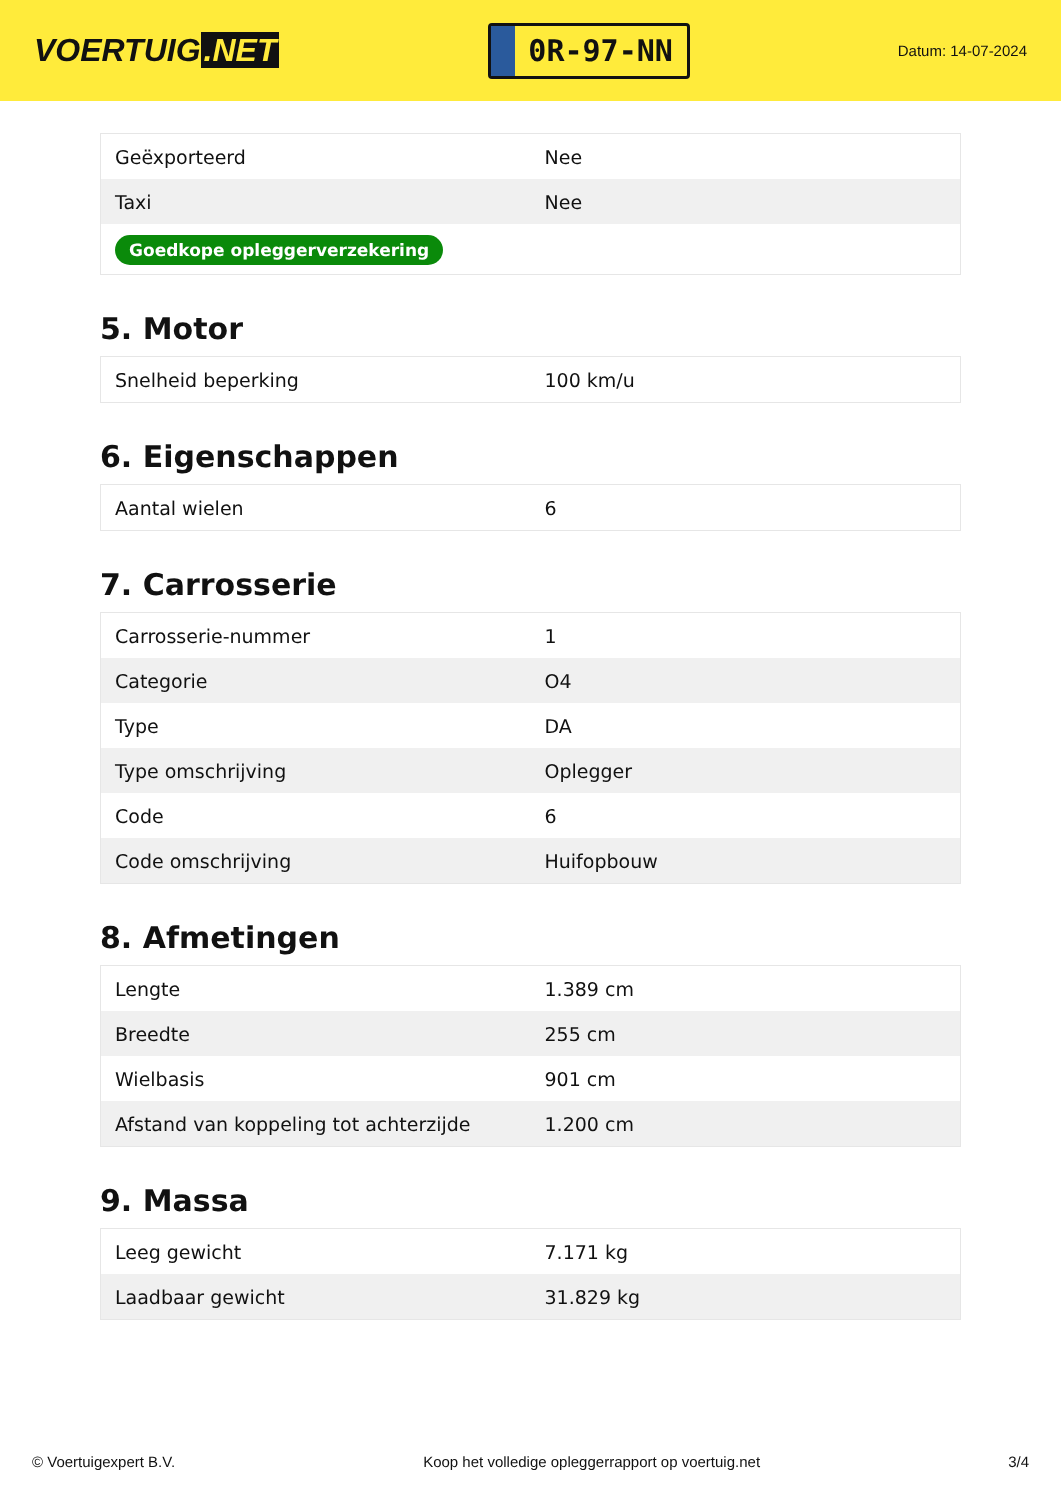VOERTUIG.NET
0R-97-NN
Datum: 14-07-2024
| Geëxporteerd | Nee |
| Taxi | Nee |
| Goedkope opleggerverzekering | |
5. Motor
| Snelheid beperking | 100 km/u |
6. Eigenschappen
| Aantal wielen | 6 |
7. Carrosserie
| Carrosserie-nummer | 1 |
| Categorie | O4 |
| Type | DA |
| Type omschrijving | Oplegger |
| Code | 6 |
| Code omschrijving | Huifopbouw |
8. Afmetingen
| Lengte | 1.389 cm |
| Breedte | 255 cm |
| Wielbasis | 901 cm |
| Afstand van koppeling tot achterzijde | 1.200 cm |
9. Massa
| Leeg gewicht | 7.171 kg |
| Laadbaar gewicht | 31.829 kg |
© Voertuigexpert B.V. Koop het volledige opleggerrapport op voertuig.net 3/4